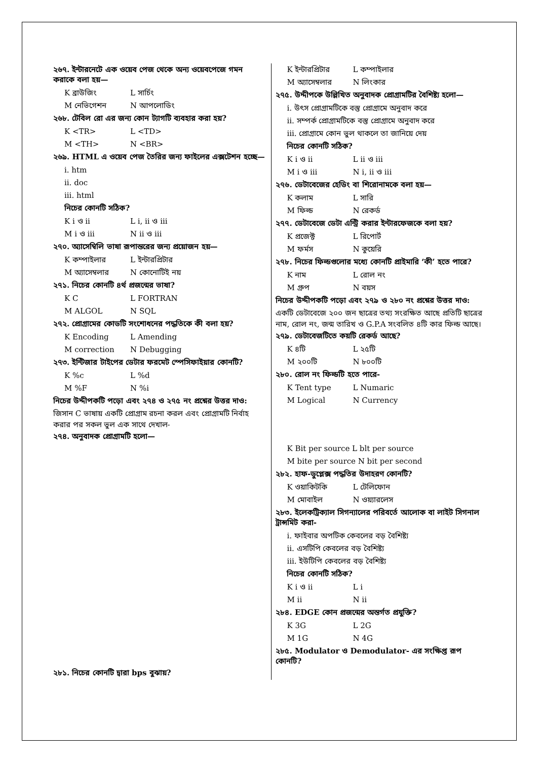২৬৭. ইন্টারনেটে এক ওয়েব পেজ থেকে অন্য ওয়েবপেজে গমন করাকে বলা হয়—
K ব্রাউজিং L সার্চিং
M নেভিগেশন N আপলোডিং
২৬৮. টেবিল রো এর জন্য কোন ট্যাগটি ব্যবহার করা হয়?
K <TR> L <TD>
M <TH> N <BR>
২৬৯. HTML এ ওয়েব পেজ তৈরির জন্য ফাইলের এক্সটেশন হচ্ছে—
i. htm
ii. doc
iii. html
নিচের কোনটি সঠিক?
K i ও ii L i, ii ও iii
M i ও iii N ii ও iii
২৭০. অ্যাসেম্বিলি ভাষা রূপান্তরের জন্য প্রয়োজন হয়—
K কম্পাইলার L ইন্টারপ্রিটার
M অ্যাসেম্বলার N কোনোটিই নয়
২৭১. নিচের কোনটি ৪র্থ প্রজন্মের ভাষা?
K C L FORTRAN
M ALGOL N SQL
২৭২. প্রোগ্রামের কোডটি সংশোধনের পদ্ধতিকে কী বলা হয়?
K Encoding L Amending
M correction N Debugging
২৭৩. ইন্টিজার টাইপের ডেটার ফরমেট স্পেসিফাইয়ার কোনটি?
K %c L %d
M %F N %i
নিচের উদ্দীপকটি পড়ো এবং ২৭৪ ও ২৭৫ নং প্রশ্নের উত্তর দাও:
জিসান C ভাষায় একটি প্রোগ্রাম রচনা করল এবং প্রোগ্রামটি নির্বাহ করার পর সকল ভুল এক সাথে দেখাল-
২৭৪. অনুবাদক প্রোগ্রামটি হলো—
২৮১. নিচের কোনটি দ্বারা bps বুঝায়?
K ইন্টারপ্রিটার L কম্পাইলার
M অ্যাসেম্বলার N লিংকার
২৭৫. উদ্দীপকে উল্লিখিত অনুবাদক প্রোগ্রামটির বৈশিষ্ট্য হলো—
i. উৎস প্রোগ্রামটিকে বস্তু প্রোগ্রামে অনুবাদ করে
ii. সম্পর্ক প্রোগ্রামটিকে বস্তু প্রোগ্রামে অনুবাদ করে
iii. প্রোগ্রামে কোন ভুল থাকলে তা জানিয়ে দেয়
নিচের কোনটি সঠিক?
K i ও ii L ii ও iii
M i ও iii N i, ii ও iii
২৭৬. ডেটাবেজের হেডিং বা শিরোনামকে বলা হয়—
K কলাম L সারি
M ফিল্ড N রেকর্ড
২৭৭. ডেটাবেজে ডেটা এন্ট্রি করার ইন্টারফেজকে বলা হয়?
K প্রজেক্ট L রিপোর্ট
M ফর্মস N কুয়েরি
২৭৮. নিচের ফিল্ডগুলোর মধ্যে কোনটি প্রাইমারি ‘কী’ হতে পারে?
K নাম L রোল নং
M গ্রুপ N বয়স
নিচের উদ্দীপকটি পড়ো এবং ২৭৯ ও ২৮০ নং প্রশ্নের উত্তর দাও:
একটি ডেটাবেজে ২০০ জন ছাত্রের তথ্য সংরক্ষিত আছে প্রতিটি ছাত্রের নাম, রোল নং, জন্ম তারিখ ও G.P.A সংবলিত ৪টি কার ফিল্ড আছে।
২৭৯. ডেটাবেজটিতে কয়টি রেকর্ড আছে?
K ৪টি L ২৫টি
M ২০০টি N ৮০০টি
২৮০. রোল নং ফিল্ডটি হতে পারে-
K Tent type L Numaric
M Logical N Currency
K Bit per source L blt per source
M bite per source N bit per second
২৮২. হাফ-ডুপ্লেক্স পদ্ধতির উদাহরণ কোনটি?
K ওয়াকিটকি L টেলিফোন
M মোবাইল N ওয়্যারলেস
২৮৩. ইলেকট্রিক্যাল সিগন্যালের পরিবর্তে আলোক বা লাইট সিগনাল ট্রান্সমিট করা-
i. ফাইবার অপটিক কেবলের বড় বৈশিষ্ট্য
ii. এসটিপি কেবলের বড় বৈশিষ্ট্য
iii. ইউটিপি কেবলের বড় বৈশিষ্ট্য
নিচের কোনটি সঠিক?
K i ও ii L i
M ii N ii
২৮৪. EDGE কোন প্রজন্মের অন্তর্গত প্রযুক্তি?
K 3G L 2G
M 1G N 4G
২৮৫. Modulator ও Demodulator- এর সংক্ষিপ্ত রূপ কোনটি?